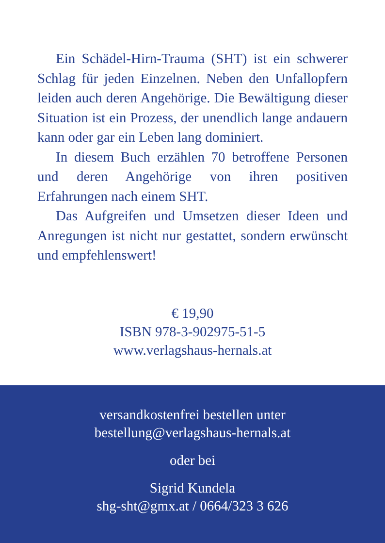Ein Schädel-Hirn-Trauma (SHT) ist ein schwerer Schlag für jeden Einzelnen. Neben den Unfallopfern leiden auch deren Angehörige. Die Bewältigung dieser Situation ist ein Prozess, der unendlich lange andauern kann oder gar ein Leben lang dominiert.
In diesem Buch erzählen 70 betroffene Personen und deren Angehörige von ihren positiven Erfahrungen nach einem SHT.
Das Aufgreifen und Umsetzen dieser Ideen und Anregungen ist nicht nur gestattet, sondern erwünscht und empfehlenswert!
€ 19,90
ISBN 978-3-902975-51-5
www.verlagshaus-hernals.at
versandkostenfrei bestellen unter
bestellung@verlagshaus-hernals.at
oder bei
Sigrid Kundela
shg-sht@gmx.at / 0664/323 3 626